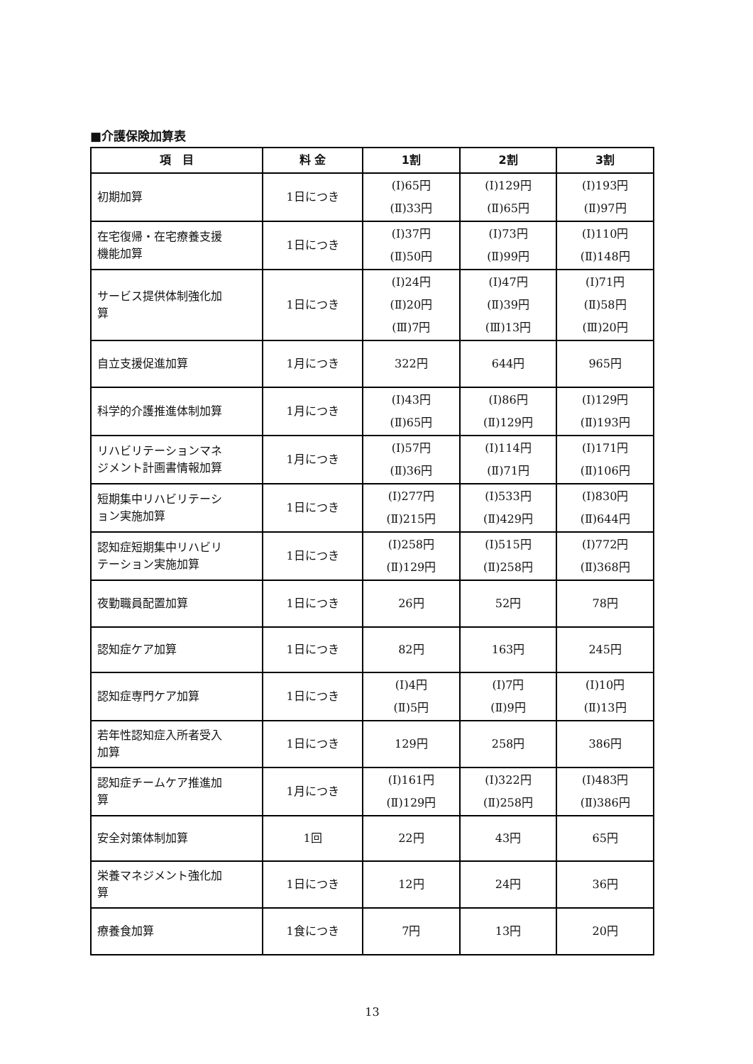■介護保険加算表
| 項 目 | 料 金 | 1割 | 2割 | 3割 |
| --- | --- | --- | --- | --- |
| 初期加算 | 1日につき | (Ⅰ)65円 (Ⅱ)33円 | (Ⅰ)129円 (Ⅱ)65円 | (Ⅰ)193円 (Ⅱ)97円 |
| 在宅復帰・在宅療養支援 機能加算 | 1日につき | (Ⅰ)37円 (Ⅱ)50円 | (Ⅰ)73円 (Ⅱ)99円 | (Ⅰ)110円 (Ⅱ)148円 |
| サービス提供体制強化加 算 | 1日につき | (Ⅰ)24円 (Ⅱ)20円 (Ⅲ)7円 | (Ⅰ)47円 (Ⅱ)39円 (Ⅲ)13円 | (Ⅰ)71円 (Ⅱ)58円 (Ⅲ)20円 |
| 自立支援促進加算 | 1月につき | 322円 | 644円 | 965円 |
| 科学的介護推進体制加算 | 1月につき | (Ⅰ)43円 (Ⅱ)65円 | (Ⅰ)86円 (Ⅱ)129円 | (Ⅰ)129円 (Ⅱ)193円 |
| リハビリテーションマネ ジメント計画書情報加算 | 1月につき | (Ⅰ)57円 (Ⅱ)36円 | (Ⅰ)114円 (Ⅱ)71円 | (Ⅰ)171円 (Ⅱ)106円 |
| 短期集中リハビリテーシ ョン実施加算 | 1日につき | (Ⅰ)277円 (Ⅱ)215円 | (Ⅰ)533円 (Ⅱ)429円 | (Ⅰ)830円 (Ⅱ)644円 |
| 認知症短期集中リハビリ テーション実施加算 | 1日につき | (Ⅰ)258円 (Ⅱ)129円 | (Ⅰ)515円 (Ⅱ)258円 | (Ⅰ)772円 (Ⅱ)368円 |
| 夜勤職員配置加算 | 1日につき | 26円 | 52円 | 78円 |
| 認知症ケア加算 | 1日につき | 82円 | 163円 | 245円 |
| 認知症専門ケア加算 | 1日につき | (Ⅰ)4円 (Ⅱ)5円 | (Ⅰ)7円 (Ⅱ)9円 | (Ⅰ)10円 (Ⅱ)13円 |
| 若年性認知症入所者受入 加算 | 1日につき | 129円 | 258円 | 386円 |
| 認知症チームケア推進加 算 | 1月につき | (Ⅰ)161円 (Ⅱ)129円 | (Ⅰ)322円 (Ⅱ)258円 | (Ⅰ)483円 (Ⅱ)386円 |
| 安全対策体制加算 | 1回 | 22円 | 43円 | 65円 |
| 栄養マネジメント強化加 算 | 1日につき | 12円 | 24円 | 36円 |
| 療養食加算 | 1食につき | 7円 | 13円 | 20円 |
13